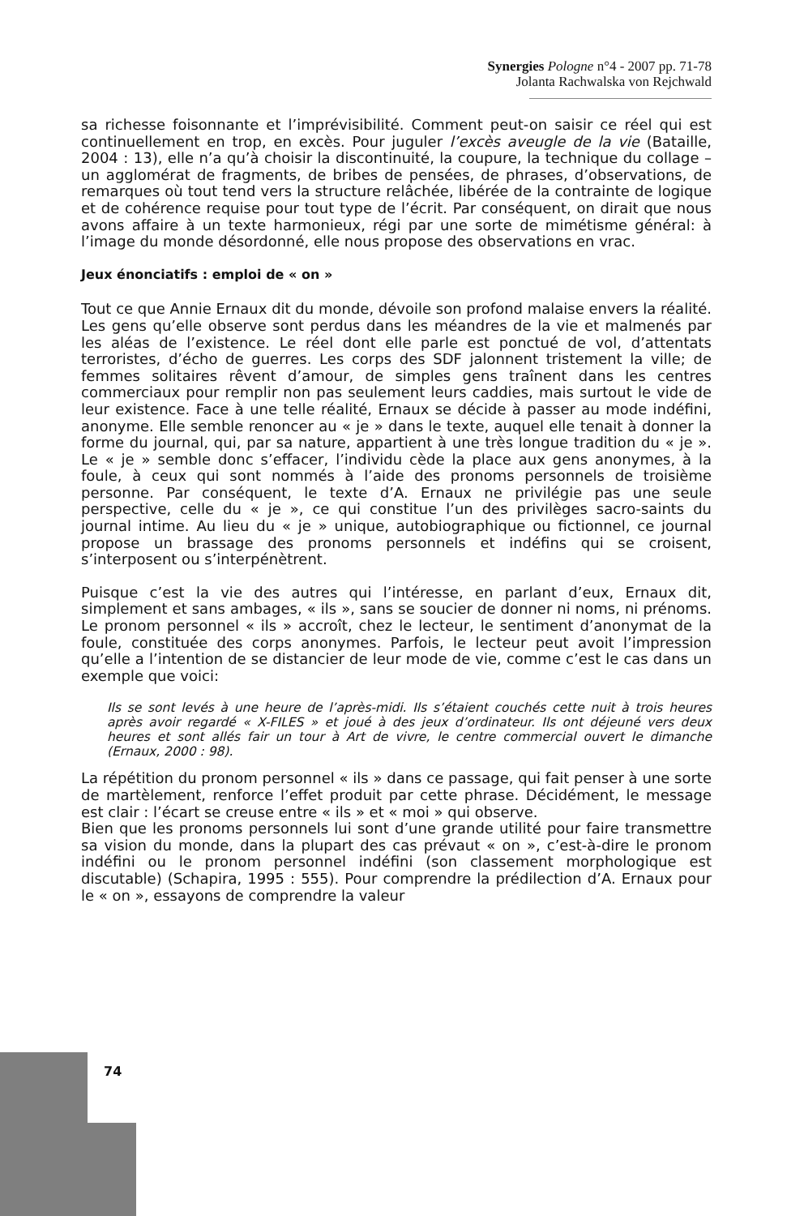Synergies Pologne n°4 - 2007 pp. 71-78
Jolanta Rachwalska von Rejchwald
sa richesse foisonnante et l’imprévisibilité. Comment peut-on saisir ce réel qui est continuellement en trop, en excès. Pour juguler l’excès aveugle de la vie (Bataille, 2004 : 13), elle n’a qu’à choisir la discontinuité, la coupure, la technique du collage – un agglomérat de fragments, de bribes de pensées, de phrases, d’observations, de remarques où tout tend vers la structure relâchée, libérée de la contrainte de logique et de cohérence requise pour tout type de l’écrit. Par conséquent, on dirait que nous avons affaire à un texte harmonieux, régi par une sorte de mimétisme général: à l’image du monde désordonné, elle nous propose des observations en vrac.
Jeux énonciatifs : emploi de « on »
Tout ce que Annie Ernaux dit du monde, dévoile son profond malaise envers la réalité. Les gens qu’elle observe sont perdus dans les méandres de la vie et malmenés par les aléas de l’existence. Le réel dont elle parle est ponctué de vol, d’attentats terroristes, d’écho de guerres. Les corps des SDF jalonnent tristement la ville; de femmes solitaires rêvent d’amour, de simples gens traînent dans les centres commerciaux pour remplir non pas seulement leurs caddies, mais surtout le vide de leur existence. Face à une telle réalité, Ernaux se décide à passer au mode indéfini, anonyme. Elle semble renoncer au « je » dans le texte, auquel elle tenait à donner la forme du journal, qui, par sa nature, appartient à une très longue tradition du « je ». Le « je » semble donc s’effacer, l’individu cède la place aux gens anonymes, à la foule, à ceux qui sont nommés à l’aide des pronoms personnels de troisième personne. Par conséquent, le texte d’A. Ernaux ne privilégie pas une seule perspective, celle du « je », ce qui constitue l’un des privilèges sacro-saints du journal intime. Au lieu du « je » unique, autobiographique ou fictionnel, ce journal propose un brassage des pronoms personnels et indéfins qui se croisent, s’interposent ou s’interpénètrent.
Puisque c’est la vie des autres qui l’intéresse, en parlant d’eux, Ernaux dit, simplement et sans ambages, « ils », sans se soucier de donner ni noms, ni prénoms. Le pronom personnel « ils » accroît, chez le lecteur, le sentiment d’anonymat de la foule, constituée des corps anonymes. Parfois, le lecteur peut avoit l’impression qu’elle a l’intention de se distancier de leur mode de vie, comme c’est le cas dans un exemple que voici:
Ils se sont levés à une heure de l’après-midi. Ils s’étaient couchés cette nuit à trois heures après avoir regardé « X-FILES » et joué à des jeux d’ordinateur. Ils ont déjeuné vers deux heures et sont allés fair un tour à Art de vivre, le centre commercial ouvert le dimanche (Ernaux, 2000 : 98).
La répétition du pronom personnel « ils » dans ce passage, qui fait penser à une sorte de martèlement, renforce l’effet produit par cette phrase. Décidément, le message est clair : l’écart se creuse entre « ils » et « moi » qui observe.
Bien que les pronoms personnels lui sont d’une grande utilité pour faire transmettre sa vision du monde, dans la plupart des cas prévaut « on », c’est-à-dire le pronom indéfini ou le pronom personnel indéfini (son classement morphologique est discutable) (Schapira, 1995 : 555). Pour comprendre la prédilection d’A. Ernaux pour le « on », essayons de comprendre la valeur
74